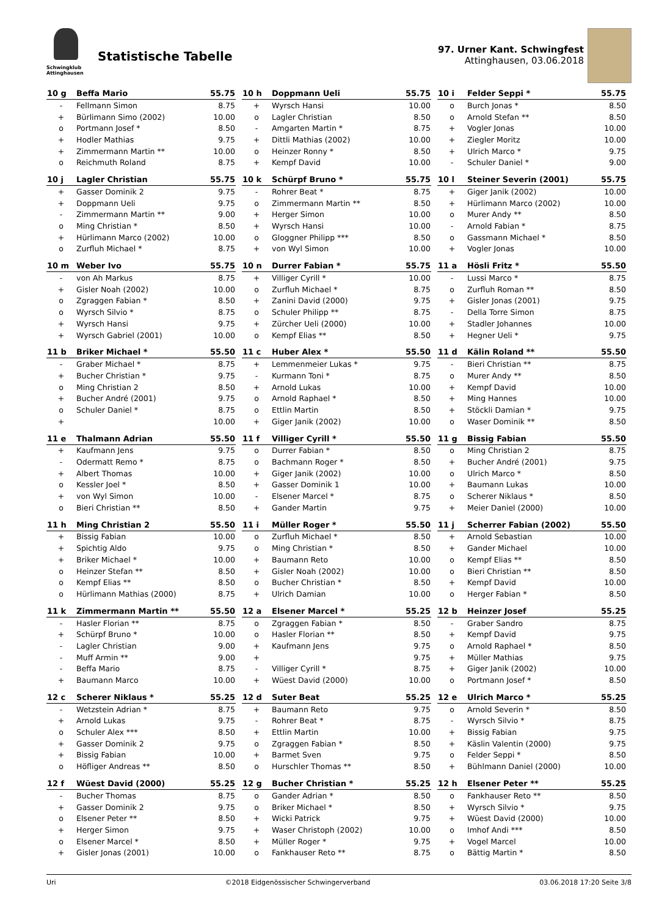Schwingklub Attinghausen
Statistische Tabelle
97. Urner Kant. Schwingfest
Attinghausen, 03.06.2018
| 10 g | Beffa Mario | 55.75 |
| --- | --- | --- |
| - | Fellmann Simon | 8.75 |
| + | Bürlimann Simo (2002) | 10.00 |
| o | Portmann Josef * | 8.50 |
| + | Hodler Mathias | 9.75 |
| + | Zimmermann Martin ** | 10.00 |
| o | Reichmuth Roland | 8.75 |
| 10 h | Doppmann Ueli | 55.75 |
| --- | --- | --- |
| + | Wyrsch Hansi | 10.00 |
| o | Lagler Christian | 8.50 |
| - | Amgarten Martin * | 8.75 |
| + | Dittli Mathias (2002) | 10.00 |
| o | Heinzer Ronny * | 8.50 |
| + | Kempf David | 10.00 |
| 10 i | Felder Seppi * | 55.75 |
| --- | --- | --- |
| o | Burch Jonas * | 8.50 |
| o | Arnold Stefan ** | 8.50 |
| + | Vogler Jonas | 10.00 |
| + | Ziegler Moritz | 10.00 |
| + | Ulrich Marco * | 9.75 |
| - | Schuler Daniel * | 9.00 |
| 10 j | Lagler Christian | 55.75 |
| --- | --- | --- |
| + | Gasser Dominik 2 | 9.75 |
| + | Doppmann Ueli | 9.75 |
| - | Zimmermann Martin ** | 9.00 |
| o | Ming Christian * | 8.50 |
| + | Hürlimann Marco (2002) | 10.00 |
| o | Zurfluh Michael * | 8.75 |
| 10 k | Schürpf Bruno * | 55.75 |
| --- | --- | --- |
| - | Rohrer Beat * | 8.75 |
| o | Zimmermann Martin ** | 8.50 |
| + | Herger Simon | 10.00 |
| + | Wyrsch Hansi | 10.00 |
| o | Gloggner Philipp *** | 8.50 |
| + | von Wyl Simon | 10.00 |
| 10 l | Steiner Severin (2001) | 55.75 |
| --- | --- | --- |
| + | Giger Janik (2002) | 10.00 |
| + | Hürlimann Marco (2002) | 10.00 |
| o | Murer Andy ** | 8.50 |
| - | Arnold Fabian * | 8.75 |
| o | Gassmann Michael * | 8.50 |
| + | Vogler Jonas | 10.00 |
| 10 m | Weber Ivo | 55.75 |
| --- | --- | --- |
| - | von Ah Markus | 8.75 |
| + | Gisler Noah (2002) | 10.00 |
| o | Zgraggen Fabian * | 8.50 |
| o | Wyrsch Silvio * | 8.75 |
| + | Wyrsch Hansi | 9.75 |
| + | Wyrsch Gabriel (2001) | 10.00 |
| 10 n | Durrer Fabian * | 55.75 |
| --- | --- | --- |
| + | Villiger Cyrill * | 10.00 |
| o | Zurfluh Michael * | 8.75 |
| + | Zanini David (2000) | 9.75 |
| o | Schuler Philipp ** | 8.75 |
| + | Zürcher Ueli (2000) | 10.00 |
| o | Kempf Elias ** | 8.50 |
| 11 a | Hösli Fritz * | 55.50 |
| --- | --- | --- |
| - | Lussi Marco * | 8.75 |
| o | Zurfluh Roman ** | 8.50 |
| + | Gisler Jonas (2001) | 9.75 |
| - | Della Torre Simon | 8.75 |
| + | Stadler Johannes | 10.00 |
| + | Hegner Ueli * | 9.75 |
| 11 b | Briker Michael * | 55.50 |
| --- | --- | --- |
| - | Graber Michael * | 8.75 |
| + | Bucher Christian * | 9.75 |
| o | Ming Christian 2 | 8.50 |
| + | Bucher André (2001) | 9.75 |
| o | Schuler Daniel * | 8.75 |
| + | | 10.00 |
| 11 c | Huber Alex * | 55.50 |
| --- | --- | --- |
| + | Lemmenmeier Lukas * | 9.75 |
| - | Kurmann Toni * | 8.75 |
| + | Arnold Lukas | 10.00 |
| o | Arnold Raphael * | 8.50 |
| o | Ettlin Martin | 8.50 |
| + | Giger Janik (2002) | 10.00 |
| 11 d | Kälin Roland ** | 55.50 |
| --- | --- | --- |
| - | Bieri Christian ** | 8.75 |
| o | Murer Andy ** | 8.50 |
| + | Kempf David | 10.00 |
| + | Ming Hannes | 10.00 |
| + | Stöckli Damian * | 9.75 |
| o | Waser Dominik ** | 8.50 |
| 11 e | Thalmann Adrian | 55.50 |
| --- | --- | --- |
| + | Kaufmann Jens | 9.75 |
| - | Odermatt Remo * | 8.75 |
| + | Albert Thomas | 10.00 |
| o | Kessler Joel * | 8.50 |
| + | von Wyl Simon | 10.00 |
| o | Bieri Christian ** | 8.50 |
| 11 f | Villiger Cyrill * | 55.50 |
| --- | --- | --- |
| o | Durrer Fabian * | 8.50 |
| o | Bachmann Roger * | 8.50 |
| + | Giger Janik (2002) | 10.00 |
| + | Gasser Dominik 1 | 10.00 |
| - | Elsener Marcel * | 8.75 |
| + | Gander Martin | 9.75 |
| 11 g | Bissig Fabian | 55.50 |
| --- | --- | --- |
| o | Ming Christian 2 | 8.75 |
| + | Bucher André (2001) | 9.75 |
| o | Ulrich Marco * | 8.50 |
| + | Baumann Lukas | 10.00 |
| o | Scherer Niklaus * | 8.50 |
| + | Meier Daniel (2000) | 10.00 |
| 11 h | Ming Christian 2 | 55.50 |
| --- | --- | --- |
| + | Bissig Fabian | 10.00 |
| + | Spichtig Aldo | 9.75 |
| + | Briker Michael * | 10.00 |
| o | Heinzer Stefan ** | 8.50 |
| o | Kempf Elias ** | 8.50 |
| o | Hürlimann Mathias (2000) | 8.75 |
| 11 i | Müller Roger * | 55.50 |
| --- | --- | --- |
| o | Zurfluh Michael * | 8.50 |
| o | Ming Christian * | 8.50 |
| + | Baumann Reto | 10.00 |
| + | Gisler Noah (2002) | 10.00 |
| o | Bucher Christian * | 8.50 |
| + | Ulrich Damian | 10.00 |
| 11 j | Scherrer Fabian (2002) | 55.50 |
| --- | --- | --- |
| + | Arnold Sebastian | 10.00 |
| + | Gander Michael | 10.00 |
| o | Kempf Elias ** | 8.50 |
| o | Bieri Christian ** | 8.50 |
| + | Kempf David | 10.00 |
| o | Herger Fabian * | 8.50 |
| 11 k | Zimmermann Martin ** | 55.50 |
| --- | --- | --- |
| - | Hasler Florian ** | 8.75 |
| + | Schürpf Bruno * | 10.00 |
| - | Lagler Christian | 9.00 |
| - | Muff Armin ** | 9.00 |
| - | Beffa Mario | 8.75 |
| + | Baumann Marco | 10.00 |
| 12 a | Elsener Marcel * | 55.25 |
| --- | --- | --- |
| o | Zgraggen Fabian * | 8.50 |
| o | Hasler Florian ** | 8.50 |
| + | Kaufmann Jens | 9.75 |
| + | | 9.75 |
| - | Villiger Cyrill * | 8.75 |
| + | Wüest David (2000) | 10.00 |
| 12 b | Heinzer Josef | 55.25 |
| --- | --- | --- |
| - | Graber Sandro | 8.75 |
| + | Kempf David | 9.75 |
| o | Arnold Raphael * | 8.50 |
| + | Müller Mathias | 9.75 |
| + | Giger Janik (2002) | 10.00 |
| o | Portmann Josef * | 8.50 |
| 12 c | Scherer Niklaus * | 55.25 |
| --- | --- | --- |
| - | Wetzstein Adrian * | 8.75 |
| + | Arnold Lukas | 9.75 |
| o | Schuler Alex *** | 8.50 |
| + | Gasser Dominik 2 | 9.75 |
| + | Bissig Fabian | 10.00 |
| o | Höfliger Andreas ** | 8.50 |
| 12 d | Suter Beat | 55.25 |
| --- | --- | --- |
| + | Baumann Reto | 9.75 |
| - | Rohrer Beat * | 8.75 |
| + | Ettlin Martin | 10.00 |
| o | Zgraggen Fabian * | 8.50 |
| + | Barmet Sven | 9.75 |
| o | Hurschler Thomas ** | 8.50 |
| 12 e | Ulrich Marco * | 55.25 |
| --- | --- | --- |
| o | Arnold Severin * | 8.50 |
| - | Wyrsch Silvio * | 8.75 |
| + | Bissig Fabian | 9.75 |
| + | Käslin Valentin (2000) | 9.75 |
| o | Felder Seppi * | 8.50 |
| + | Bühlmann Daniel (2000) | 10.00 |
| 12 f | Wüest David (2000) | 55.25 |
| --- | --- | --- |
| - | Bucher Thomas | 8.75 |
| + | Gasser Dominik 2 | 9.75 |
| o | Elsener Peter ** | 8.50 |
| + | Herger Simon | 9.75 |
| o | Elsener Marcel * | 8.50 |
| + | Gisler Jonas (2001) | 10.00 |
| 12 g | Bucher Christian * | 55.25 |
| --- | --- | --- |
| o | Gander Adrian * | 8.50 |
| o | Briker Michael * | 8.50 |
| + | Wicki Patrick | 9.75 |
| + | Waser Christoph (2002) | 10.00 |
| + | Müller Roger * | 9.75 |
| o | Fankhauser Reto ** | 8.75 |
| 12 h | Elsener Peter ** | 55.25 |
| --- | --- | --- |
| o | Fankhauser Reto ** | 8.50 |
| + | Wyrsch Silvio * | 9.75 |
| + | Wüest David (2000) | 10.00 |
| o | Imhof Andi *** | 8.50 |
| + | Vogel Marcel | 10.00 |
| o | Bättig Martin * | 8.50 |
Uri ©2018 Eidgenössischer Schwingerverband 03.06.2018 17:20 Seite 3/8